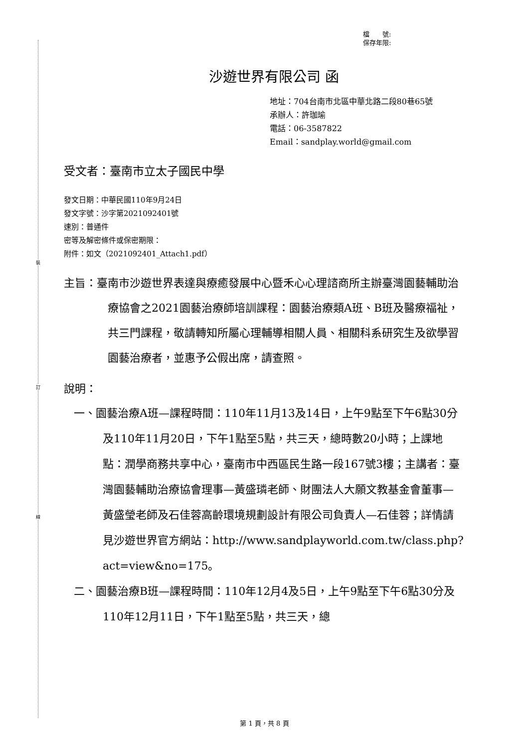裝
訂
線
檔　　號:
保存年限:
沙遊世界有限公司 函
地址：704台南市北區中華北路二段80巷65號
承辦人：許珈瑜
電話：06-3587822
Email：sandplay.world@gmail.com
受文者：臺南市立太子國民中學
發文日期：中華民國110年9月24日
發文字號：沙字第2021092401號
速別：普通件
密等及解密條件或保密期限：
附件：如文（2021092401_Attach1.pdf）
主旨：臺南市沙遊世界表達與療癒發展中心暨禾心心理諮商所主辦臺灣園藝輔助治療協會之2021園藝治療師培訓課程：園藝治療類A班、B班及醫療福祉，共三門課程，敬請轉知所屬心理輔導相關人員、相關科系研究生及欲學習園藝治療者，並惠予公假出席，請查照。
說明：
一、園藝治療A班—課程時間：110年11月13及14日，上午9點至下午6點30分及110年11月20日，下午1點至5點，共三天，總時數20小時；上課地點：潤學商務共享中心，臺南市中西區民生路一段167號3樓；主講者：臺灣園藝輔助治療協會理事—黃盛璘老師、財團法人大願文教基金會董事—黃盛瑩老師及石佳蓉高齡環境規劃設計有限公司負責人—石佳蓉；詳情請見沙遊世界官方網站：http://www.sandplayworld.com.tw/class.php?act=view&no=175。
二、園藝治療B班—課程時間：110年12月4及5日，上午9點至下午6點30分及110年12月11日，下午1點至5點，共三天，總
第 1 頁，共 8 頁